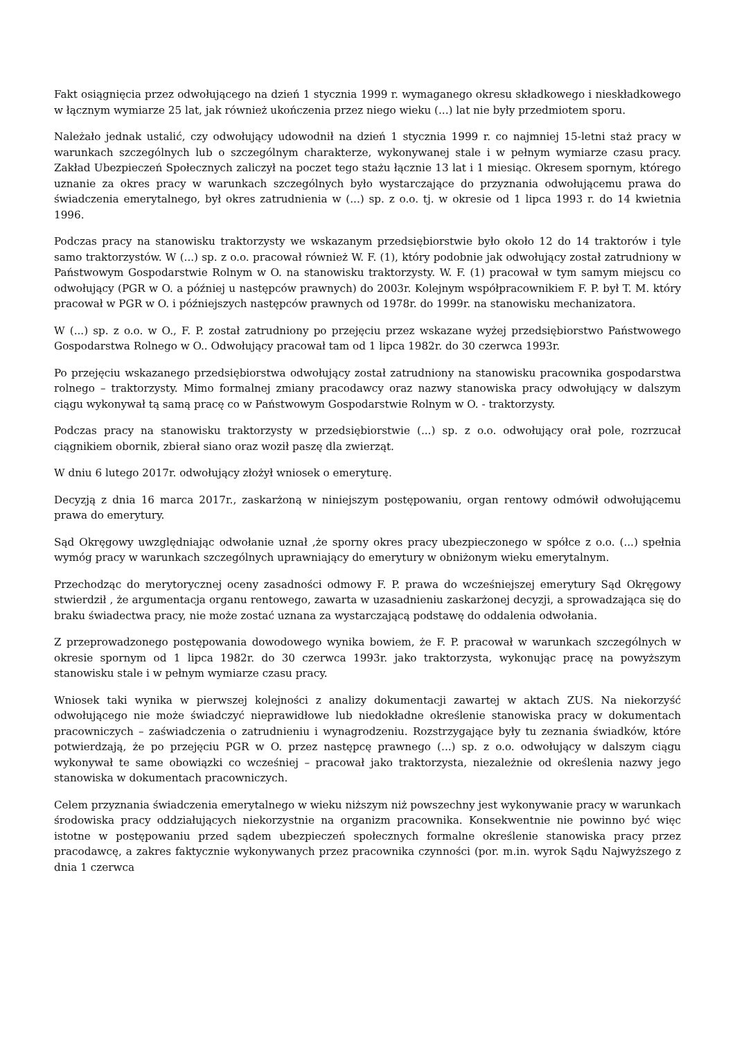Fakt osiągnięcia przez odwołującego na dzień 1 stycznia 1999 r. wymaganego okresu składkowego i nieskładkowego w łącznym wymiarze 25 lat, jak również ukończenia przez niego wieku (...) lat nie były przedmiotem sporu.
Należało jednak ustalić, czy odwołujący udowodnił na dzień 1 stycznia 1999 r. co najmniej 15-letni staż pracy w warunkach szczególnych lub o szczególnym charakterze, wykonywanej stale i w pełnym wymiarze czasu pracy. Zakład Ubezpieczeń Społecznych zaliczył na poczet tego stażu łącznie 13 lat i 1 miesiąc. Okresem spornym, którego uznanie za okres pracy w warunkach szczególnych było wystarczające do przyznania odwołującemu prawa do świadczenia emerytalnego, był okres zatrudnienia w (...) sp. z o.o. tj. w okresie od 1 lipca 1993 r. do 14 kwietnia 1996.
Podczas pracy na stanowisku traktorzysty we wskazanym przedsiębiorstwie było około 12 do 14 traktorów i tyle samo traktorzystów. W (...) sp. z o.o. pracował również W. F. (1), który podobnie jak odwołujący został zatrudniony w Państwowym Gospodarstwie Rolnym w O. na stanowisku traktorzysty. W. F. (1) pracował w tym samym miejscu co odwołujący (PGR w O. a później u następców prawnych) do 2003r. Kolejnym współpracownikiem F. P. był T. M. który pracował w PGR w O. i późniejszych następców prawnych od 1978r. do 1999r. na stanowisku mechanizatora.
W (...) sp. z o.o. w O., F. P. został zatrudniony po przejęciu przez wskazane wyżej przedsiębiorstwo Państwowego Gospodarstwa Rolnego w O.. Odwołujący pracował tam od 1 lipca 1982r. do 30 czerwca 1993r.
Po przejęciu wskazanego przedsiębiorstwa odwołujący został zatrudniony na stanowisku pracownika gospodarstwa rolnego – traktorzysty. Mimo formalnej zmiany pracodawcy oraz nazwy stanowiska pracy odwołujący w dalszym ciągu wykonywał tą samą pracę co w Państwowym Gospodarstwie Rolnym w O. - traktorzysty.
Podczas pracy na stanowisku traktorzysty w przedsiębiorstwie (...) sp. z o.o. odwołujący orał pole, rozrzucał ciągnikiem obornik, zbierał siano oraz woził paszę dla zwierząt.
W dniu 6 lutego 2017r. odwołujący złożył wniosek o emeryturę.
Decyzją z dnia 16 marca 2017r., zaskarżoną w niniejszym postępowaniu, organ rentowy odmówił odwołującemu prawa do emerytury.
Sąd Okręgowy uwzględniając odwołanie uznał ,że sporny okres pracy ubezpieczonego w spółce z o.o. (...) spełnia wymóg pracy w warunkach szczególnych uprawniający do emerytury w obniżonym wieku emerytalnym.
Przechodząc do merytorycznej oceny zasadności odmowy F. P. prawa do wcześniejszej emerytury Sąd Okręgowy stwierdził , że argumentacja organu rentowego, zawarta w uzasadnieniu zaskarżonej decyzji, a sprowadzająca się do braku świadectwa pracy, nie może zostać uznana za wystarczającą podstawę do oddalenia odwołania.
Z przeprowadzonego postępowania dowodowego wynika bowiem, że F. P. pracował w warunkach szczególnych w okresie spornym od 1 lipca 1982r. do 30 czerwca 1993r. jako traktorzysta, wykonując pracę na powyższym stanowisku stale i w pełnym wymiarze czasu pracy.
Wniosek taki wynika w pierwszej kolejności z analizy dokumentacji zawartej w aktach ZUS. Na niekorzyść odwołującego nie może świadczyć nieprawidłowe lub niedokładne określenie stanowiska pracy w dokumentach pracowniczych – zaświadczenia o zatrudnieniu i wynagrodzeniu. Rozstrzygające były tu zeznania świadków, które potwierdzają, że po przejęciu PGR w O. przez następcę prawnego (...) sp. z o.o. odwołujący w dalszym ciągu wykonywał te same obowiązki co wcześniej – pracował jako traktorzysta, niezależnie od określenia nazwy jego stanowiska w dokumentach pracowniczych.
Celem przyznania świadczenia emerytalnego w wieku niższym niż powszechny jest wykonywanie pracy w warunkach środowiska pracy oddziałujących niekorzystnie na organizm pracownika. Konsekwentnie nie powinno być więc istotne w postępowaniu przed sądem ubezpieczeń społecznych formalne określenie stanowiska pracy przez pracodawcę, a zakres faktycznie wykonywanych przez pracownika czynności (por. m.in. wyrok Sądu Najwyższego z dnia 1 czerwca